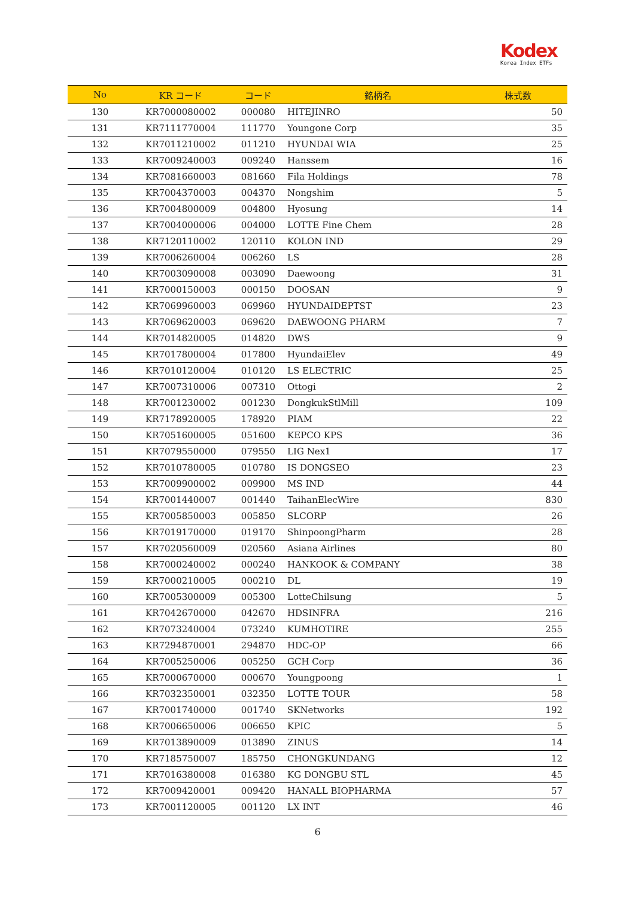Kodex
Korea Index ETFs
| No | KR コード | コード | 銘柄名 | 株式数 |
| --- | --- | --- | --- | --- |
| 130 | KR7000080002 | 000080 | HITEJINRO | 50 |
| 131 | KR7111770004 | 111770 | Youngone Corp | 35 |
| 132 | KR7011210002 | 011210 | HYUNDAI WIA | 25 |
| 133 | KR7009240003 | 009240 | Hanssem | 16 |
| 134 | KR7081660003 | 081660 | Fila Holdings | 78 |
| 135 | KR7004370003 | 004370 | Nongshim | 5 |
| 136 | KR7004800009 | 004800 | Hyosung | 14 |
| 137 | KR7004000006 | 004000 | LOTTE Fine Chem | 28 |
| 138 | KR7120110002 | 120110 | KOLON IND | 29 |
| 139 | KR7006260004 | 006260 | LS | 28 |
| 140 | KR7003090008 | 003090 | Daewoong | 31 |
| 141 | KR7000150003 | 000150 | DOOSAN | 9 |
| 142 | KR7069960003 | 069960 | HYUNDAIDEPTST | 23 |
| 143 | KR7069620003 | 069620 | DAEWOONG PHARM | 7 |
| 144 | KR7014820005 | 014820 | DWS | 9 |
| 145 | KR7017800004 | 017800 | HyundaiElev | 49 |
| 146 | KR7010120004 | 010120 | LS ELECTRIC | 25 |
| 147 | KR7007310006 | 007310 | Ottogi | 2 |
| 148 | KR7001230002 | 001230 | DongkukStlMill | 109 |
| 149 | KR7178920005 | 178920 | PIAM | 22 |
| 150 | KR7051600005 | 051600 | KEPCO KPS | 36 |
| 151 | KR7079550000 | 079550 | LIG Nex1 | 17 |
| 152 | KR7010780005 | 010780 | IS DONGSEO | 23 |
| 153 | KR7009900002 | 009900 | MS IND | 44 |
| 154 | KR7001440007 | 001440 | TaihanElecWire | 830 |
| 155 | KR7005850003 | 005850 | SLCORP | 26 |
| 156 | KR7019170000 | 019170 | ShinpoongPharm | 28 |
| 157 | KR7020560009 | 020560 | Asiana Airlines | 80 |
| 158 | KR7000240002 | 000240 | HANKOOK & COMPANY | 38 |
| 159 | KR7000210005 | 000210 | DL | 19 |
| 160 | KR7005300009 | 005300 | LotteChilsung | 5 |
| 161 | KR7042670000 | 042670 | HDSINFRA | 216 |
| 162 | KR7073240004 | 073240 | KUMHOTIRE | 255 |
| 163 | KR7294870001 | 294870 | HDC-OP | 66 |
| 164 | KR7005250006 | 005250 | GCH Corp | 36 |
| 165 | KR7000670000 | 000670 | Youngpoong | 1 |
| 166 | KR7032350001 | 032350 | LOTTE TOUR | 58 |
| 167 | KR7001740000 | 001740 | SKNetworks | 192 |
| 168 | KR7006650006 | 006650 | KPIC | 5 |
| 169 | KR7013890009 | 013890 | ZINUS | 14 |
| 170 | KR7185750007 | 185750 | CHONGKUNDANG | 12 |
| 171 | KR7016380008 | 016380 | KG DONGBU STL | 45 |
| 172 | KR7009420001 | 009420 | HANALL BIOPHARMA | 57 |
| 173 | KR7001120005 | 001120 | LX INT | 46 |
6